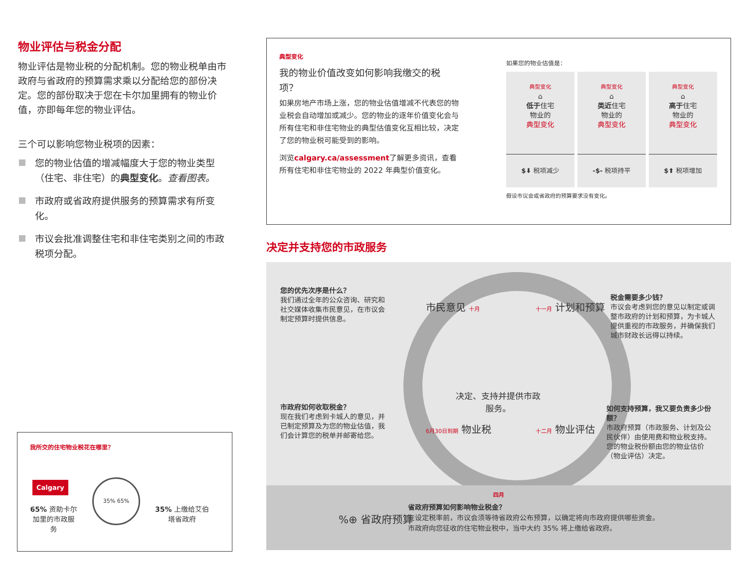物业评估与税金分配
物业评估是物业税的分配机制。您的物业税单由市政府与省政府的预算需求乘以分配给您的部份决定。您的部份取决于您在卡尔加里拥有的物业价值，亦即每年您的物业评估。
三个可以影响您物业税项的因素：
您的物业估值的增减幅度大于您的物业类型（住宅、非住宅）的典型变化。查看图表。
市政府或省政府提供服务的预算需求有所变化。
市议会批准调整住宅和非住宅类别之间的市政税项分配。
典型变化
我的物业价值改变如何影响我缴交的税项？
如果房地产市场上涨，您的物业估值增减不代表您的物业税会自动增加或减少。您的物业的逐年价值变化会与所有住宅和非住宅物业的典型估值变化互相比较，决定了您的物业税可能受到的影响。
浏览calgary.ca/assessment了解更多资讯，查看所有住宅和非住宅物业的 2022 年典型价值变化。
如果您的物业估值是：
典型变化
⌂
低于住宅
物业的
典型变化
$⬇ 税项减少
典型变化
⌂
类近住宅
物业的
典型变化
-$- 税项持平
典型变化
⌂
高于住宅
物业的
典型变化
$⬆ 税项增加
假设市议会或省政府的预算要求没有变化。
决定并支持您的市政服务
您的优先次序是什么？
我们通过全年的公众咨询、研究和社交媒体收集市民意见，在市议会制定预算时提供信息。
税金需要多少钱？
市议会考虑到您的意见以制定或调整市政府的计划和预算，为卡城人提供重视的市政服务，并确保我们城市财政长远得以持续。
市政府如何收取税金？
现在我们考虑到卡城人的意见，并已制定预算及为您的物业估值，我们会计算您的税单并邮寄给您。
如何支持预算，我又要负责多少份额？
市政府预算（市政服务、计划及公民伙伴）由使用费和物业税支持。您的物业税份额由您的物业估价（物业评估）决定。
市民意见 十月 十一月 计划和预算
决定、支持并提供市政服务。
6月30日到期 物业税 十二月 物业评估
四月
%⊕ 省政府预算
省政府预算如何影响物业税金？
在设定税率前，市议会须等待省政府公布预算，以确定将向市政府提供哪些资金。
市政府向您征收的住宅物业税中，当中大约 35% 将上缴给省政府。
我所交的住宅物业税花在哪里？
Calgary
65% 资助卡尔加里的市政服务
35% 65%
35% 上缴给艾伯塔省政府